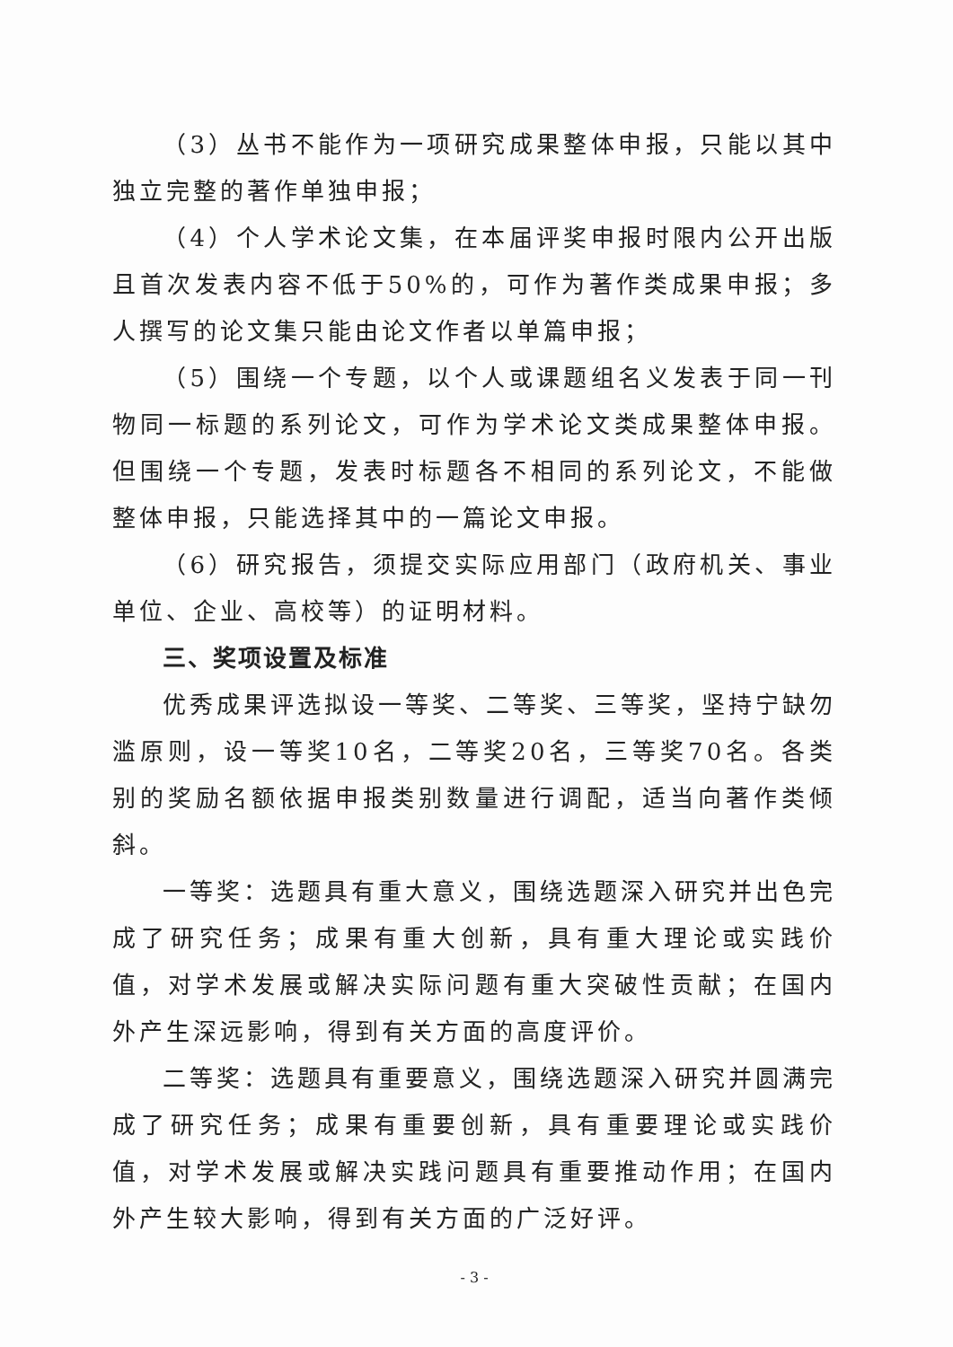（3）丛书不能作为一项研究成果整体申报，只能以其中独立完整的著作单独申报；
（4）个人学术论文集，在本届评奖申报时限内公开出版且首次发表内容不低于50%的，可作为著作类成果申报；多人撰写的论文集只能由论文作者以单篇申报；
（5）围绕一个专题，以个人或课题组名义发表于同一刊物同一标题的系列论文，可作为学术论文类成果整体申报。但围绕一个专题，发表时标题各不相同的系列论文，不能做整体申报，只能选择其中的一篇论文申报。
（6）研究报告，须提交实际应用部门（政府机关、事业单位、企业、高校等）的证明材料。
三、奖项设置及标准
优秀成果评选拟设一等奖、二等奖、三等奖，坚持宁缺勿滥原则，设一等奖10名，二等奖20名，三等奖70名。各类别的奖励名额依据申报类别数量进行调配，适当向著作类倾斜。
一等奖：选题具有重大意义，围绕选题深入研究并出色完成了研究任务；成果有重大创新，具有重大理论或实践价值，对学术发展或解决实际问题有重大突破性贡献；在国内外产生深远影响，得到有关方面的高度评价。
二等奖：选题具有重要意义，围绕选题深入研究并圆满完成了研究任务；成果有重要创新，具有重要理论或实践价值，对学术发展或解决实践问题具有重要推动作用；在国内外产生较大影响，得到有关方面的广泛好评。
- 3 -